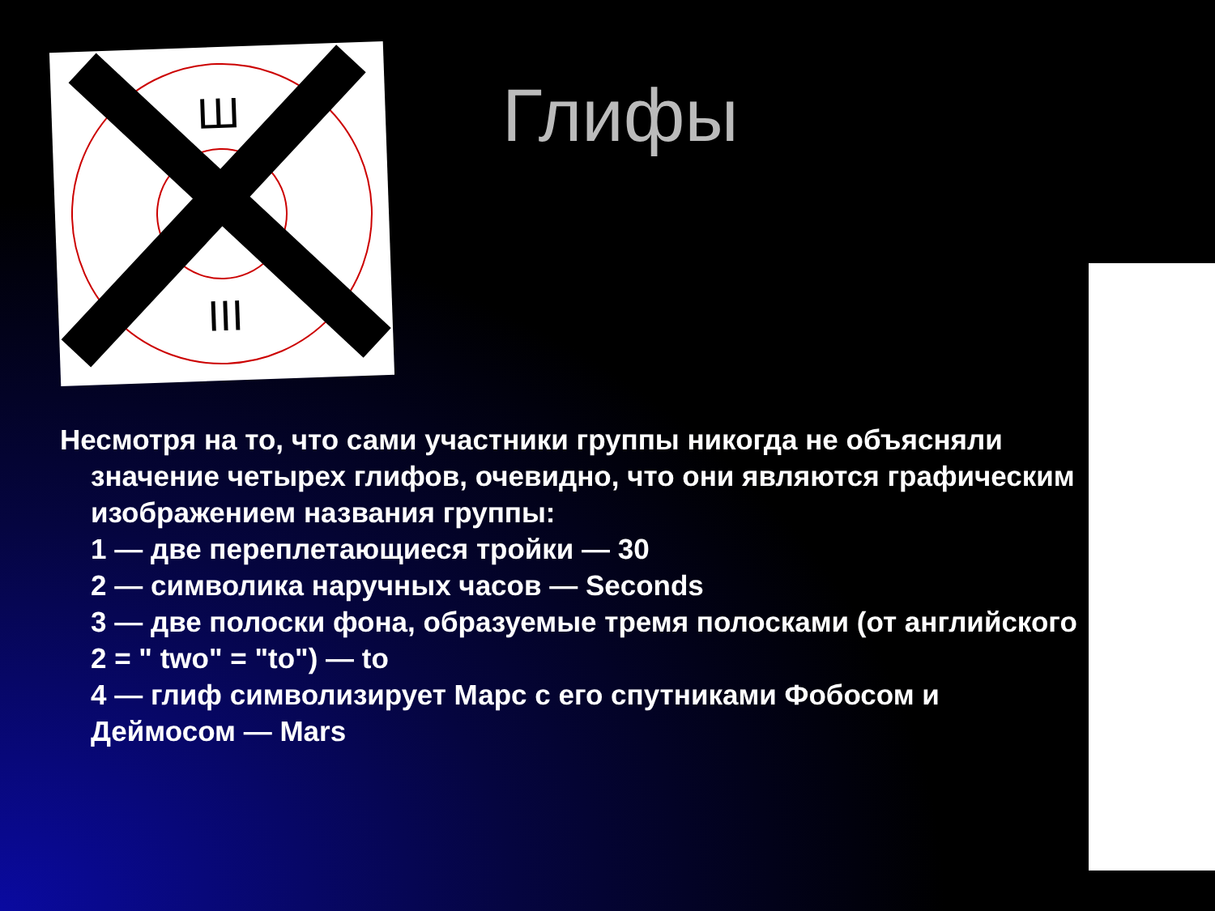Ш
III
Глифы
Несмотря на то, что сами участники группы никогда не объясняли
значение четырех глифов, очевидно, что они являются графическим изображением названия группы:
1 — две переплетающиеся тройки — 30
2 — символика наручных часов — Seconds
3 — две полоски фона, образуемые тремя полосками (от английского 2 = " two" = "to") — to
4 — глиф символизирует Марс с его спутниками Фобосом и Деймосом — Mars